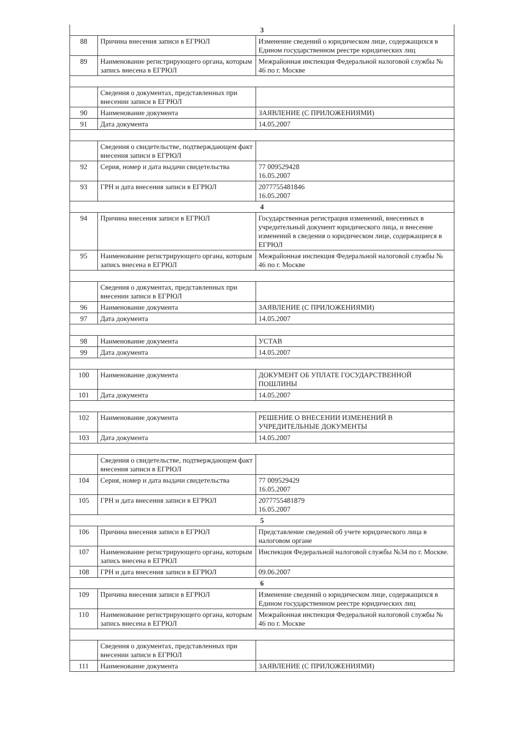| 3 | | |
| 88 | Причина внесения записи в ЕГРЮЛ | Изменение сведений о юридическом лице, содержащихся в Едином государственном реестре юридических лиц |
| 89 | Наименование регистрирующего органа, которым запись внесена в ЕГРЮЛ | Межрайонная инспекция Федеральной налоговой службы № 46 по г. Москве |
| | Сведения о документах, представленных при внесении записи в ЕГРЮЛ | |
| 90 | Наименование документа | ЗАЯВЛЕНИЕ (С ПРИЛОЖЕНИЯМИ) |
| 91 | Дата документа | 14.05.2007 |
| | Сведения о свидетельстве, подтверждающем факт внесения записи в ЕГРЮЛ | |
| 92 | Серия, номер и дата выдачи свидетельства | 77 009529428 16.05.2007 |
| 93 | ГРН и дата внесения записи в ЕГРЮЛ | 2077755481846 16.05.2007 |
| 4 | | |
| 94 | Причина внесения записи в ЕГРЮЛ | Государственная регистрация изменений, внесенных в учредительный документ юридического лица, и внесение изменений в сведения о юридическом лице, содержащиеся в ЕГРЮЛ |
| 95 | Наименование регистрирующего органа, которым запись внесена в ЕГРЮЛ | Межрайонная инспекция Федеральной налоговой службы № 46 по г. Москве |
| | Сведения о документах, представленных при внесении записи в ЕГРЮЛ | |
| 96 | Наименование документа | ЗАЯВЛЕНИЕ (С ПРИЛОЖЕНИЯМИ) |
| 97 | Дата документа | 14.05.2007 |
| 98 | Наименование документа | УСТАВ |
| 99 | Дата документа | 14.05.2007 |
| 100 | Наименование документа | ДОКУМЕНТ ОБ УПЛАТЕ ГОСУДАРСТВЕННОЙ ПОШЛИНЫ |
| 101 | Дата документа | 14.05.2007 |
| 102 | Наименование документа | РЕШЕНИЕ О ВНЕСЕНИИ ИЗМЕНЕНИЙ В УЧРЕДИТЕЛЬНЫЕ ДОКУМЕНТЫ |
| 103 | Дата документа | 14.05.2007 |
| | Сведения о свидетельстве, подтверждающем факт внесения записи в ЕГРЮЛ | |
| 104 | Серия, номер и дата выдачи свидетельства | 77 009529429 16.05.2007 |
| 105 | ГРН и дата внесения записи в ЕГРЮЛ | 2077755481879 16.05.2007 |
| 5 | | |
| 106 | Причина внесения записи в ЕГРЮЛ | Представление сведений об учете юридического лица в налоговом органе |
| 107 | Наименование регистрирующего органа, которым запись внесена в ЕГРЮЛ | Инспекция Федеральной налоговой службы №34 по г. Москве. |
| 108 | ГРН и дата внесения записи в ЕГРЮЛ | 09.06.2007 |
| 6 | | |
| 109 | Причина внесения записи в ЕГРЮЛ | Изменение сведений о юридическом лице, содержащихся в Едином государственном реестре юридических лиц |
| 110 | Наименование регистрирующего органа, которым запись внесена в ЕГРЮЛ | Межрайонная инспекция Федеральной налоговой службы № 46 по г. Москве |
| | Сведения о документах, представленных при внесении записи в ЕГРЮЛ | |
| 111 | Наименование документа | ЗАЯВЛЕНИЕ (С ПРИЛОЖЕНИЯМИ) |